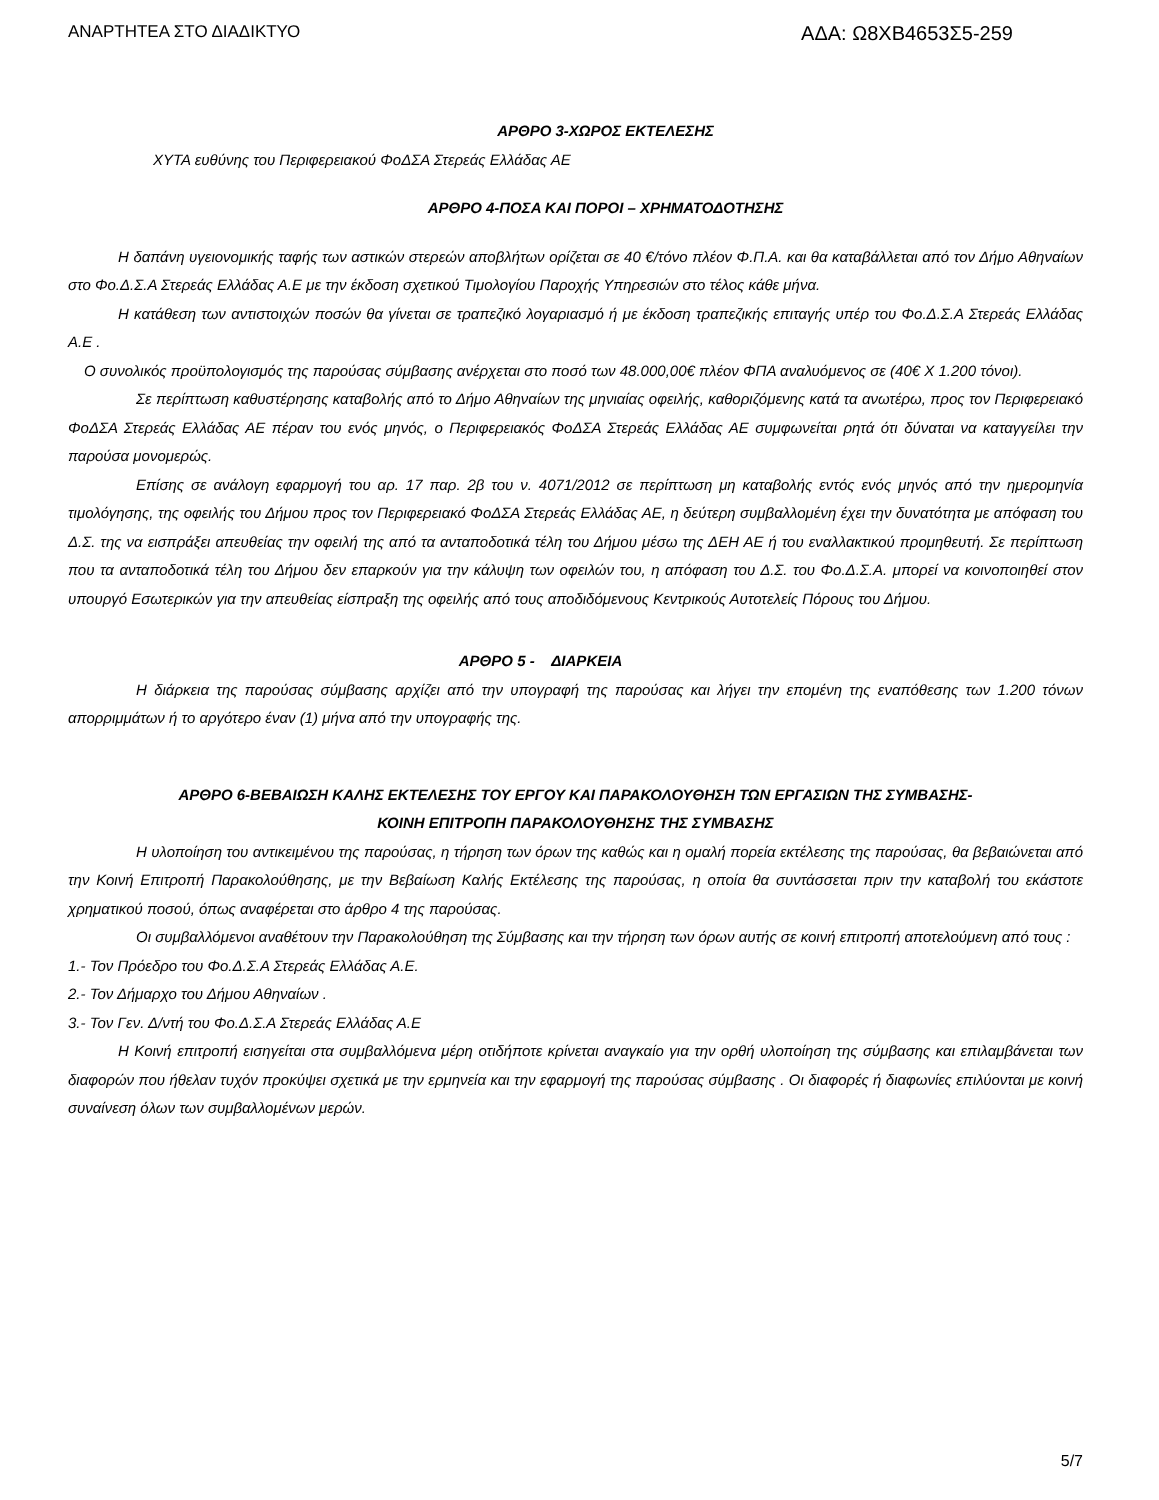ΑΝΑΡΤΗΤΕΑ ΣΤΟ ΔΙΑΔΙΚΤΥΟ ΑΔΑ: Ω8ΧΒ4653Σ5-259
ΑΡΘΡΟ 3-ΧΩΡΟΣ ΕΚΤΕΛΕΣΗΣ
ΧΥΤΑ ευθύνης του Περιφερειακού ΦοΔΣΑ Στερεάς Ελλάδας ΑΕ
ΑΡΘΡΟ 4-ΠΟΣΑ ΚΑΙ ΠΟΡΟΙ – ΧΡΗΜΑΤΟΔΟΤΗΣΗΣ
Η δαπάνη υγειονομικής ταφής των αστικών στερεών αποβλήτων ορίζεται σε 40 €/τόνο πλέον Φ.Π.Α. και θα καταβάλλεται από τον Δήμο Αθηναίων στο Φο.Δ.Σ.Α Στερεάς Ελλάδας Α.Ε με την έκδοση σχετικού Τιμολογίου Παροχής Υπηρεσιών στο τέλος κάθε μήνα.
Η κατάθεση των αντιστοιχών ποσών θα γίνεται σε τραπεζικό λογαριασμό ή με έκδοση τραπεζικής επιταγής υπέρ του Φο.Δ.Σ.Α Στερεάς Ελλάδας Α.Ε .
Ο συνολικός προϋπολογισμός της παρούσας σύμβασης ανέρχεται στο ποσό των 48.000,00€ πλέον ΦΠΑ αναλυόμενος σε (40€ Χ 1.200 τόνοι).
Σε περίπτωση καθυστέρησης καταβολής από το Δήμο Αθηναίων της μηνιαίας οφειλής, καθοριζόμενης κατά τα ανωτέρω, προς τον Περιφερειακό ΦοΔΣΑ Στερεάς Ελλάδας ΑΕ πέραν του ενός μηνός, ο Περιφερειακός ΦοΔΣΑ Στερεάς Ελλάδας ΑΕ συμφωνείται ρητά ότι δύναται να καταγγείλει την παρούσα μονομερώς.
Επίσης σε ανάλογη εφαρμογή του αρ. 17 παρ. 2β του ν. 4071/2012 σε περίπτωση μη καταβολής εντός ενός μηνός από την ημερομηνία τιμολόγησης, της οφειλής του Δήμου προς τον Περιφερειακό ΦοΔΣΑ Στερεάς Ελλάδας ΑΕ, η δεύτερη συμβαλλομένη έχει την δυνατότητα με απόφαση του Δ.Σ. της να εισπράξει απευθείας την οφειλή της από τα ανταποδοτικά τέλη του Δήμου μέσω της ΔΕΗ ΑΕ ή του εναλλακτικού προμηθευτή. Σε περίπτωση που τα ανταποδοτικά τέλη του Δήμου δεν επαρκούν για την κάλυψη των οφειλών του, η απόφαση του Δ.Σ. του Φο.Δ.Σ.Α. μπορεί να κοινοποιηθεί στον υπουργό Εσωτερικών για την απευθείας είσπραξη της οφειλής από τους αποδιδόμενους Κεντρικούς Αυτοτελείς Πόρους του Δήμου.
ΑΡΘΡΟ 5 - ΔΙΑΡΚΕΙΑ
Η διάρκεια της παρούσας σύμβασης αρχίζει από την υπογραφή της παρούσας και λήγει την επομένη της εναπόθεσης των 1.200 τόνων απορριμμάτων ή το αργότερο έναν (1) μήνα από την υπογραφής της.
ΑΡΘΡΟ 6-ΒΕΒΑΙΩΣΗ ΚΑΛΗΣ ΕΚΤΕΛΕΣΗΣ ΤΟΥ ΕΡΓΟΥ ΚΑΙ ΠΑΡΑΚΟΛΟΥΘΗΣΗ ΤΩΝ ΕΡΓΑΣΙΩΝ ΤΗΣ ΣΥΜΒΑΣΗΣ-
ΚΟΙΝΗ ΕΠΙΤΡΟΠΗ ΠΑΡΑΚΟΛΟΥΘΗΣΗΣ ΤΗΣ ΣΥΜΒΑΣΗΣ
Η υλοποίηση του αντικειμένου της παρούσας, η τήρηση των όρων της καθώς και η ομαλή πορεία εκτέλεσης της παρούσας, θα βεβαιώνεται από την Κοινή Επιτροπή Παρακολούθησης, με την Βεβαίωση Καλής Εκτέλεσης της παρούσας, η οποία θα συντάσσεται πριν την καταβολή του εκάστοτε χρηματικού ποσού, όπως αναφέρεται στο άρθρο 4 της παρούσας.
Οι συμβαλλόμενοι αναθέτουν την Παρακολούθηση της Σύμβασης και την τήρηση των όρων αυτής σε κοινή επιτροπή αποτελούμενη από τους :
1.- Τον Πρόεδρο του Φο.Δ.Σ.Α Στερεάς Ελλάδας Α.Ε.
2.- Τον Δήμαρχο του Δήμου Αθηναίων .
3.- Τον Γεν. Δ/ντή του Φο.Δ.Σ.Α Στερεάς Ελλάδας Α.Ε
Η Κοινή επιτροπή εισηγείται στα συμβαλλόμενα μέρη οτιδήποτε κρίνεται αναγκαίο για την ορθή υλοποίηση της σύμβασης και επιλαμβάνεται των διαφορών που ήθελαν τυχόν προκύψει σχετικά με την ερμηνεία και την εφαρμογή της παρούσας σύμβασης . Οι διαφορές ή διαφωνίες επιλύονται με κοινή συναίνεση όλων των συμβαλλομένων μερών.
5/7